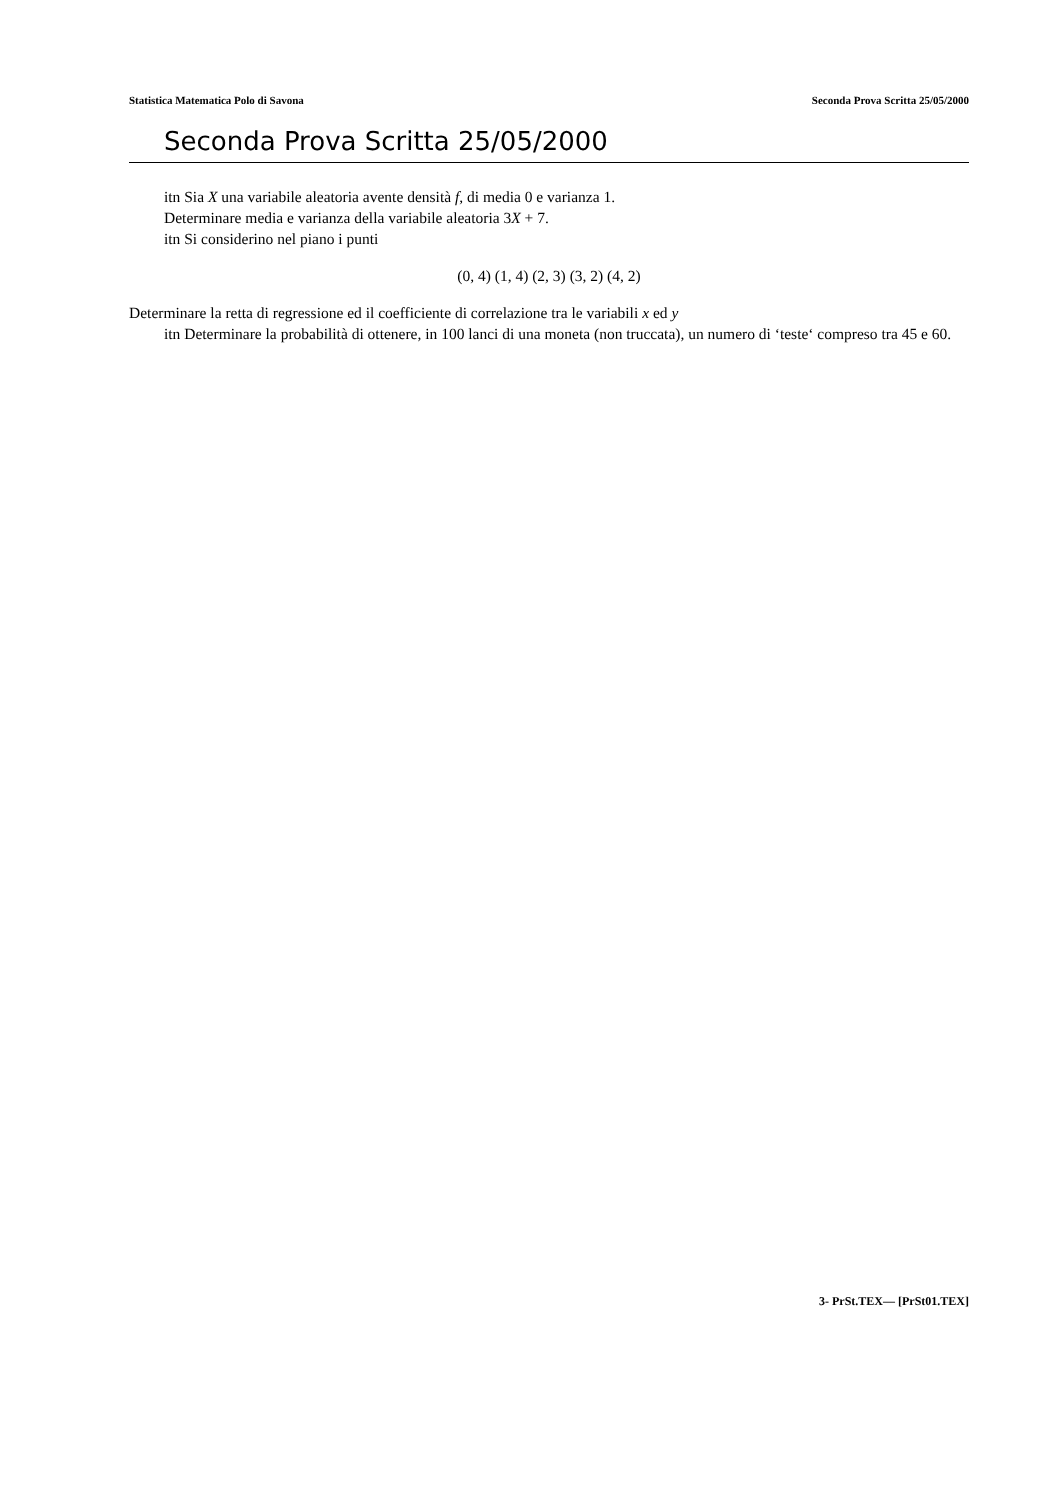Statistica Matematica Polo di Savona Seconda Prova Scritta 25/05/2000
Seconda Prova Scritta 25/05/2000
itn Sia X una variabile aleatoria avente densità f, di media 0 e varianza 1.
Determinare media e varianza della variabile aleatoria 3X + 7.
itn Si considerino nel piano i punti
(0, 4) (1, 4) (2, 3) (3, 2) (4, 2)
Determinare la retta di regressione ed il coefficiente di correlazione tra le variabili x ed y
itn Determinare la probabilità di ottenere, in 100 lanci di una moneta (non truccata), un numero di ‘teste‘ compreso tra 45 e 60.
3- PrSt.TEX— [PrSt01.TEX]